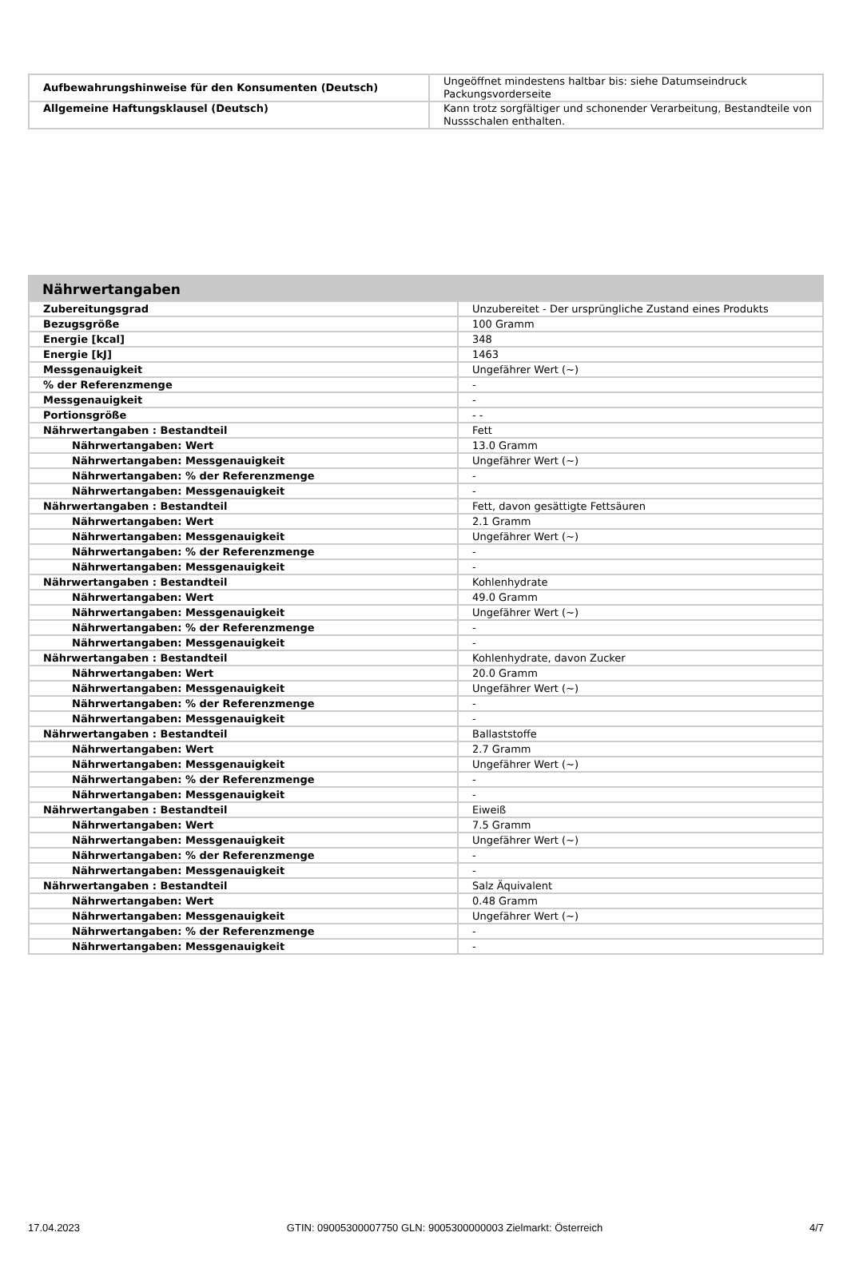| Aufbewahrungshinweise für den Konsumenten (Deutsch) | Ungeöffnet mindestens haltbar bis: siehe Datumseindruck Packungsvorderseite |
| Allgemeine Haftungsklausel (Deutsch) | Kann trotz sorgfältiger und schonender Verarbeitung, Bestandteile von Nussschalen enthalten. |
Nährwertangaben
| Zubereitungsgrad | Unzubereitet - Der ursprüngliche Zustand eines Produkts |
| Bezugsgröße | 100 Gramm |
| Energie [kcal] | 348 |
| Energie [kJ] | 1463 |
| Messgenauigkeit | Ungefährer Wert (~) |
| % der Referenzmenge | - |
| Messgenauigkeit | - |
| Portionsgröße | - - |
| Nährwertangaben : Bestandteil | Fett |
| Nährwertangaben: Wert | 13.0 Gramm |
| Nährwertangaben: Messgenauigkeit | Ungefährer Wert (~) |
| Nährwertangaben: % der Referenzmenge | - |
| Nährwertangaben: Messgenauigkeit | - |
| Nährwertangaben : Bestandteil | Fett, davon gesättigte Fettsäuren |
| Nährwertangaben: Wert | 2.1 Gramm |
| Nährwertangaben: Messgenauigkeit | Ungefährer Wert (~) |
| Nährwertangaben: % der Referenzmenge | - |
| Nährwertangaben: Messgenauigkeit | - |
| Nährwertangaben : Bestandteil | Kohlenhydrate |
| Nährwertangaben: Wert | 49.0 Gramm |
| Nährwertangaben: Messgenauigkeit | Ungefährer Wert (~) |
| Nährwertangaben: % der Referenzmenge | - |
| Nährwertangaben: Messgenauigkeit | - |
| Nährwertangaben : Bestandteil | Kohlenhydrate, davon Zucker |
| Nährwertangaben: Wert | 20.0 Gramm |
| Nährwertangaben: Messgenauigkeit | Ungefährer Wert (~) |
| Nährwertangaben: % der Referenzmenge | - |
| Nährwertangaben: Messgenauigkeit | - |
| Nährwertangaben : Bestandteil | Ballaststoffe |
| Nährwertangaben: Wert | 2.7 Gramm |
| Nährwertangaben: Messgenauigkeit | Ungefährer Wert (~) |
| Nährwertangaben: % der Referenzmenge | - |
| Nährwertangaben: Messgenauigkeit | - |
| Nährwertangaben : Bestandteil | Eiweiß |
| Nährwertangaben: Wert | 7.5 Gramm |
| Nährwertangaben: Messgenauigkeit | Ungefährer Wert (~) |
| Nährwertangaben: % der Referenzmenge | - |
| Nährwertangaben: Messgenauigkeit | - |
| Nährwertangaben : Bestandteil | Salz Äquivalent |
| Nährwertangaben: Wert | 0.48 Gramm |
| Nährwertangaben: Messgenauigkeit | Ungefährer Wert (~) |
| Nährwertangaben: % der Referenzmenge | - |
| Nährwertangaben: Messgenauigkeit | - |
17.04.2023 GTIN: 09005300007750 GLN: 9005300000003 Zielmarkt: Österreich 4/7